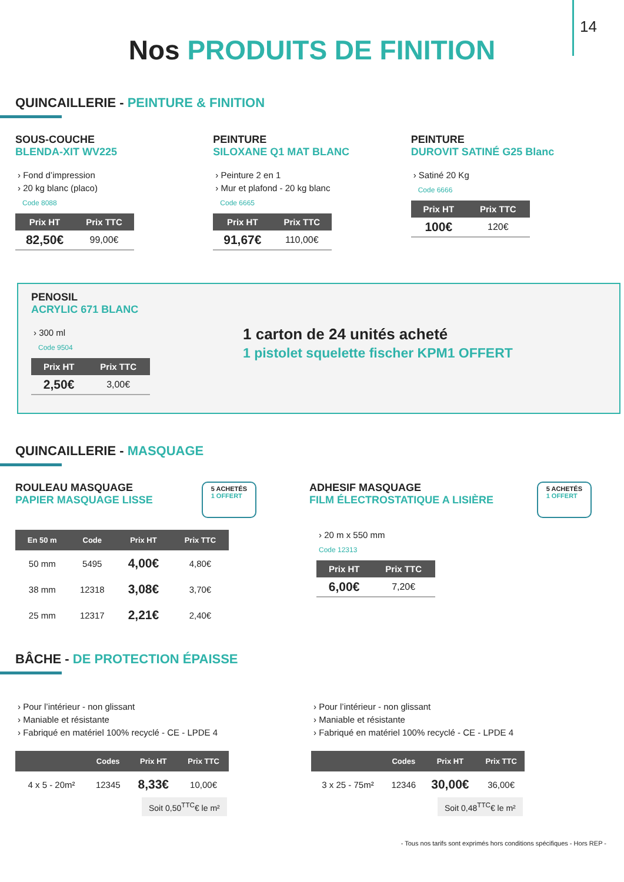14
Nos PRODUITS DE FINITION
QUINCAILLERIE - PEINTURE & FINITION
SOUS-COUCHE
BLENDA-XIT WV225
› Fond d’impression
› 20 kg blanc (placo)
Code 8088
| Prix HT | Prix TTC |
| --- | --- |
| 82,50€ | 99,00€ |
PEINTURE
SILOXANE Q1 MAT BLANC
› Peinture 2 en 1
› Mur et plafond - 20 kg blanc
Code 6665
| Prix HT | Prix TTC |
| --- | --- |
| 91,67€ | 110,00€ |
PEINTURE
DUROVIT SATINÉ G25 Blanc
› Satiné 20 Kg
Code 6666
| Prix HT | Prix TTC |
| --- | --- |
| 100€ | 120€ |
PENOSIL
ACRYLIC 671 BLANC
› 300 ml
Code 9504
| Prix HT | Prix TTC |
| --- | --- |
| 2,50€ | 3,00€ |
1 carton de 24 unités acheté
1 pistolet squelette fischer KPM1 OFFERT
QUINCAILLERIE - MASQUAGE
ROULEAU MASQUAGE
PAPIER MASQUAGE LISSE
5 ACHETÉS
1 OFFERT
| En 50 m | Code | Prix HT | Prix TTC |
| --- | --- | --- | --- |
| 50 mm | 5495 | 4,00€ | 4,80€ |
| 38 mm | 12318 | 3,08€ | 3,70€ |
| 25 mm | 12317 | 2,21€ | 2,40€ |
ADHESIF MASQUAGE
FILM ÉLECTROSTATIQUE A LISIÈRE
5 ACHETÉS
1 OFFERT
› 20 m x 550 mm
Code 12313
| Prix HT | Prix TTC |
| --- | --- |
| 6,00€ | 7,20€ |
BÂCHE - DE PROTECTION ÉPAISSE
› Pour l’intérieur - non glissant
› Maniable et résistante
› Fabriqué en matériel 100% recyclé - CE - LPDE 4
| | Codes | Prix HT | Prix TTC |
| --- | --- | --- | --- |
| 4 x 5 - 20m² | 12345 | 8,33€ | 10,00€ |
Soit 0,50<sup>TTC</sup>€ le m²
› Pour l’intérieur - non glissant
› Maniable et résistante
› Fabriqué en matériel 100% recyclé - CE - LPDE 4
| | Codes | Prix HT | Prix TTC |
| --- | --- | --- | --- |
| 3 x 25 - 75m² | 12346 | 30,00€ | 36,00€ |
Soit 0,48<sup>TTC</sup>€ le m²
- Tous nos tarifs sont exprimés hors conditions spécifiques - Hors REP -